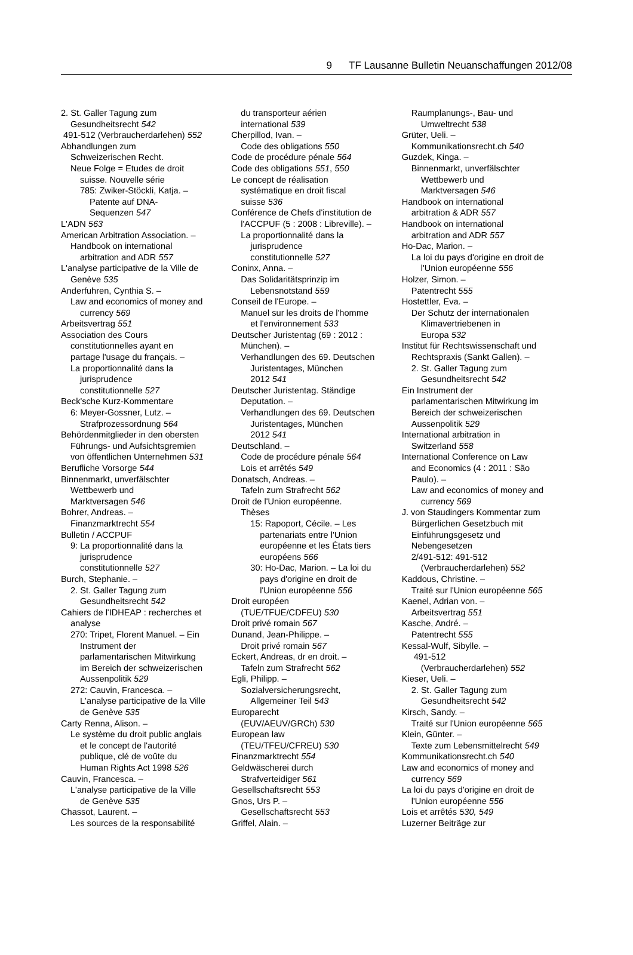9 TF Lausanne Bulletin Neuanschaffungen 2012/08
2. St. Galler Tagung zum
Gesundheitsrecht 542
491-512 (Verbraucherdarlehen) 552
Abhandlungen zum
Schweizerischen Recht.
Neue Folge = Etudes de droit
suisse. Nouvelle série
785: Zwiker-Stöckli, Katja. –
Patente auf DNA-
Sequenzen 547
L'ADN 563
American Arbitration Association. –
Handbook on international
arbitration and ADR 557
L'analyse participative de la Ville de
Genève 535
Anderfuhren, Cynthia S. –
Law and economics of money and
currency 569
Arbeitsvertrag 551
Association des Cours
constitutionnelles ayant en
partage l'usage du français. –
La proportionnalité dans la
jurisprudence
constitutionnelle 527
Beck'sche Kurz-Kommentare
6: Meyer-Gossner, Lutz. –
Strafprozessordnung 564
Behördenmitglieder in den obersten
Führungs- und Aufsichtsgremien
von öffentlichen Unternehmen 531
Berufliche Vorsorge 544
Binnenmarkt, unverfälschter
Wettbewerb und
Marktversagen 546
Bohrer, Andreas. –
Finanzmarktrecht 554
Bulletin / ACCPUF
9: La proportionnalité dans la
jurisprudence
constitutionnelle 527
Burch, Stephanie. –
2. St. Galler Tagung zum
Gesundheitsrecht 542
Cahiers de l'IDHEAP : recherches et
analyse
270: Tripet, Florent Manuel. – Ein
Instrument der
parlamentarischen Mitwirkung
im Bereich der schweizerischen
Aussenpolitik 529
272: Cauvin, Francesca. –
L'analyse participative de la Ville
de Genève 535
Carty Renna, Alison. –
Le système du droit public anglais
et le concept de l'autorité
publique, clé de voûte du
Human Rights Act 1998 526
Cauvin, Francesca. –
L'analyse participative de la Ville
de Genève 535
Chassot, Laurent. –
Les sources de la responsabilité
du transporteur aérien
international 539
Cherpillod, Ivan. –
Code des obligations 550
Code de procédure pénale 564
Code des obligations 551, 550
Le concept de réalisation
systématique en droit fiscal
suisse 536
Conférence de Chefs d'institution de
l'ACCPUF (5 : 2008 : Libreville). –
La proportionnalité dans la
jurisprudence
constitutionnelle 527
Coninx, Anna. –
Das Solidaritätsprinzip im
Lebensnotstand 559
Conseil de l'Europe. –
Manuel sur les droits de l'homme
et l'environnement 533
Deutscher Juristentag (69 : 2012 :
München). –
Verhandlungen des 69. Deutschen
Juristentages, München
2012 541
Deutscher Juristentag. Ständige
Deputation. –
Verhandlungen des 69. Deutschen
Juristentages, München
2012 541
Deutschland. –
Code de procédure pénale 564
Lois et arrêtés 549
Donatsch, Andreas. –
Tafeln zum Strafrecht 562
Droit de l'Union européenne.
Thèses
15: Rapoport, Cécile. – Les
partenariats entre l'Union
européenne et les États tiers
européens 566
30: Ho-Dac, Marion. – La loi du
pays d'origine en droit de
l'Union européenne 556
Droit européen
(TUE/TFUE/CDFEU) 530
Droit privé romain 567
Dunand, Jean-Philippe. –
Droit privé romain 567
Eckert, Andreas, dr en droit. –
Tafeln zum Strafrecht 562
Egli, Philipp. –
Sozialversicherungsrecht,
Allgemeiner Teil 543
Europarecht
(EUV/AEUV/GRCh) 530
European law
(TEU/TFEU/CFREU) 530
Finanzmarktrecht 554
Geldwäscherei durch
Strafverteidiger 561
Gesellschaftsrecht 553
Gnos, Urs P. –
Gesellschaftsrecht 553
Griffel, Alain. –
Raumplanungs-, Bau- und
Umweltrecht 538
Grüter, Ueli. –
Kommunikationsrecht.ch 540
Guzdek, Kinga. –
Binnenmarkt, unverfälschter
Wettbewerb und
Marktversagen 546
Handbook on international
arbitration & ADR 557
Handbook on international
arbitration and ADR 557
Ho-Dac, Marion. –
La loi du pays d'origine en droit de
l'Union européenne 556
Holzer, Simon. –
Patentrecht 555
Hostettler, Eva. –
Der Schutz der internationalen
Klimavertriebenen in
Europa 532
Institut für Rechtswissenschaft und
Rechtspraxis (Sankt Gallen). –
2. St. Galler Tagung zum
Gesundheitsrecht 542
Ein Instrument der
parlamentarischen Mitwirkung im
Bereich der schweizerischen
Aussenpolitik 529
International arbitration in
Switzerland 558
International Conference on Law
and Economics (4 : 2011 : São
Paulo). –
Law and economics of money and
currency 569
J. von Staudingers Kommentar zum
Bürgerlichen Gesetzbuch mit
Einführungsgesetz und
Nebengesetzen
2/491-512: 491-512
(Verbraucherdarlehen) 552
Kaddous, Christine. –
Traité sur l'Union européenne 565
Kaenel, Adrian von. –
Arbeitsvertrag 551
Kasche, André. –
Patentrecht 555
Kessal-Wulf, Sibylle. –
491-512
(Verbraucherdarlehen) 552
Kieser, Ueli. –
2. St. Galler Tagung zum
Gesundheitsrecht 542
Kirsch, Sandy. –
Traité sur l'Union européenne 565
Klein, Günter. –
Texte zum Lebensmittelrecht 549
Kommunikationsrecht.ch 540
Law and economics of money and
currency 569
La loi du pays d'origine en droit de
l'Union européenne 556
Lois et arrêtés 530, 549
Luzerner Beiträge zur